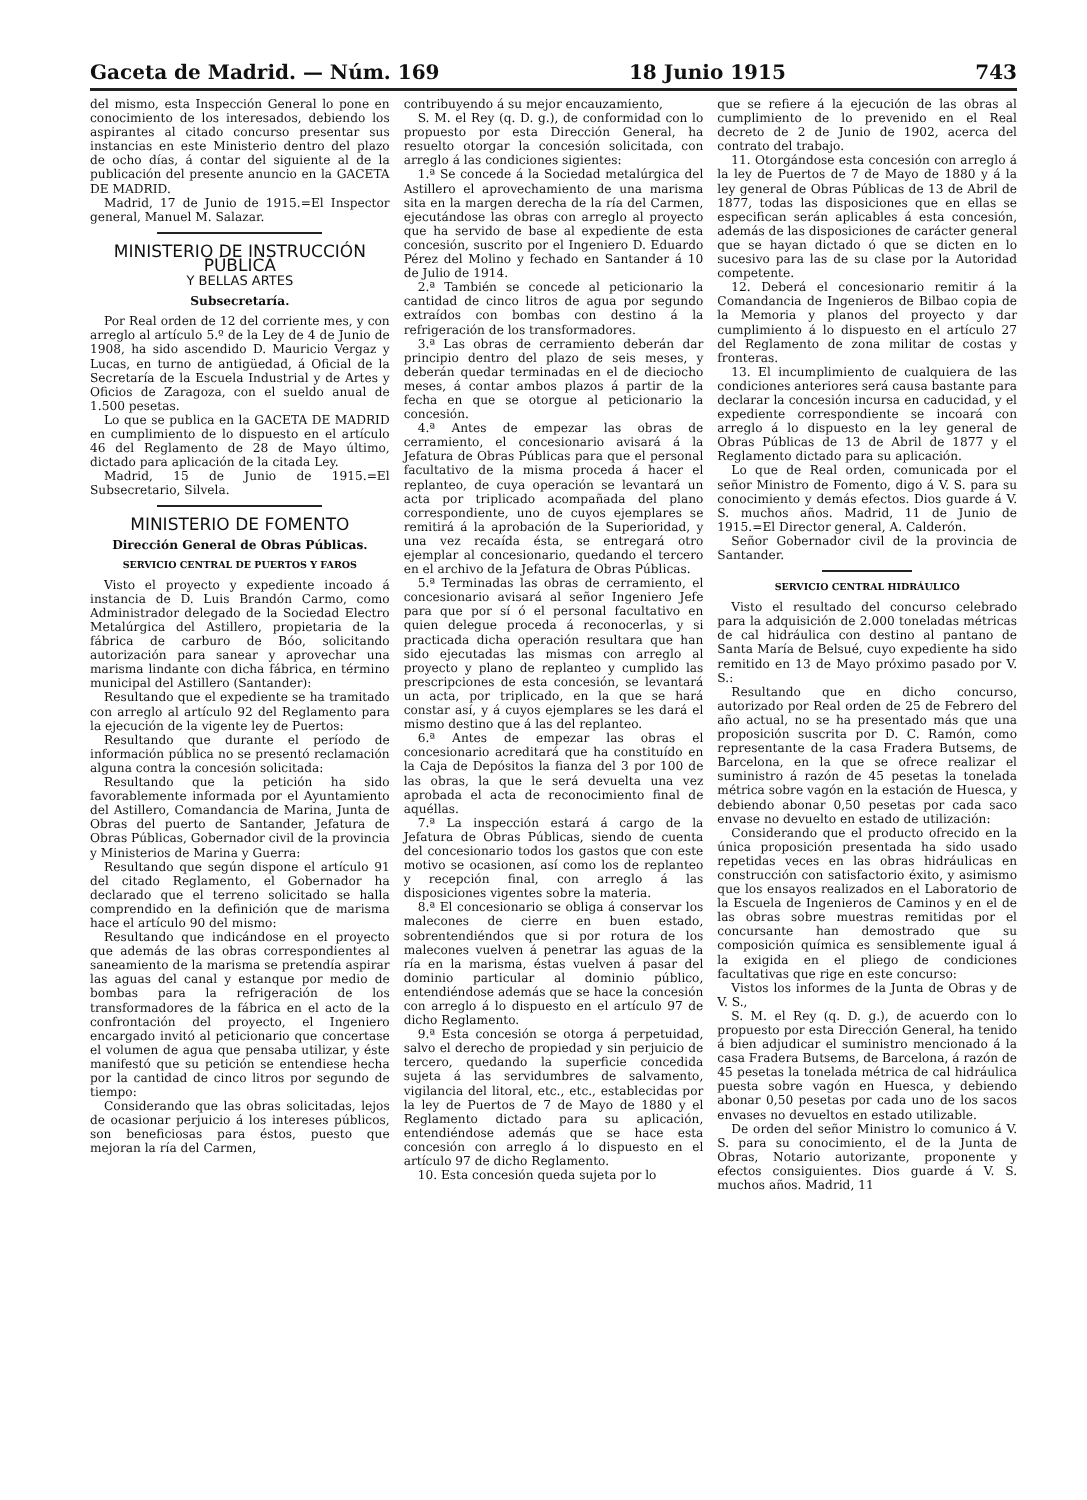Gaceta de Madrid. — Núm. 169 18 Junio 1915 743
del mismo, esta Inspección General lo pone en conocimiento de los interesados, debiendo los aspirantes al citado concurso presentar sus instancias en este Ministerio dentro del plazo de ocho días, á contar del siguiente al de la publicación del presente anuncio en la GACETA DE MADRID.
Madrid, 17 de Junio de 1915.=El Inspector general, Manuel M. Salazar.
MINISTERIO DE INSTRUCCIÓN PÚBLICA
Y BELLAS ARTES
Subsecretaría.
Por Real orden de 12 del corriente mes, y con arreglo al artículo 5.º de la Ley de 4 de Junio de 1908, ha sido ascendido D. Mauricio Vergaz y Lucas, en turno de antigüedad, á Oficial de la Secretaría de la Escuela Industrial y de Artes y Oficios de Zaragoza, con el sueldo anual de 1.500 pesetas.
Lo que se publica en la GACETA DE MADRID en cumplimiento de lo dispuesto en el artículo 46 del Reglamento de 28 de Mayo último, dictado para aplicación de la citada Ley.
Madrid, 15 de Junio de 1915.=El Subsecretario, Silvela.
MINISTERIO DE FOMENTO
Dirección General de Obras Públicas.
SERVICIO CENTRAL DE PUERTOS Y FAROS
Visto el proyecto y expediente incoado á instancia de D. Luis Brandón Carmo, como Administrador delegado de la Sociedad Electro Metalúrgica del Astillero, propietaria de la fábrica de carburo de Bóo, solicitando autorización para sanear y aprovechar una marisma lindante con dicha fábrica, en término municipal del Astillero (Santander):
Resultando que el expediente se ha tramitado con arreglo al artículo 92 del Reglamento para la ejecución de la vigente ley de Puertos:
Resultando que durante el período de información pública no se presentó reclamación alguna contra la concesión solicitada:
Resultando que la petición ha sido favorablemente informada por el Ayuntamiento del Astillero, Comandancia de Marina, Junta de Obras del puerto de Santander, Jefatura de Obras Públicas, Gobernador civil de la provincia y Ministerios de Marina y Guerra:
Resultando que según dispone el artículo 91 del citado Reglamento, el Gobernador ha declarado que el terreno solicitado se halla comprendido en la definición que de marisma hace el artículo 90 del mismo:
Resultando que indicándose en el proyecto que además de las obras correspondientes al saneamiento de la marisma se pretendía aspirar las aguas del canal y estanque por medio de bombas para la refrigeración de los transformadores de la fábrica en el acto de la confrontación del proyecto, el Ingeniero encargado invitó al peticionario que concertase el volumen de agua que pensaba utilizar, y éste manifestó que su petición se entendiese hecha por la cantidad de cinco litros por segundo de tiempo:
Considerando que las obras solicitadas, lejos de ocasionar perjuicio á los intereses públicos, son beneficiosas para éstos, puesto que mejoran la ría del Carmen,
contribuyendo á su mejor encauzamiento,
S. M. el Rey (q. D. g.), de conformidad con lo propuesto por esta Dirección General, ha resuelto otorgar la concesión solicitada, con arreglo á las condiciones sigientes:
1.ª Se concede á la Sociedad metalúrgica del Astillero el aprovechamiento de una marisma sita en la margen derecha de la ría del Carmen, ejecutándose las obras con arreglo al proyecto que ha servido de base al expediente de esta concesión, suscrito por el Ingeniero D. Eduardo Pérez del Molino y fechado en Santander á 10 de Julio de 1914.
2.ª También se concede al peticionario la cantidad de cinco litros de agua por segundo extraídos con bombas con destino á la refrigeración de los transformadores.
3.ª Las obras de cerramiento deberán dar principio dentro del plazo de seis meses, y deberán quedar terminadas en el de dieciocho meses, á contar ambos plazos á partir de la fecha en que se otorgue al peticionario la concesión.
4.ª Antes de empezar las obras de cerramiento, el concesionario avisará á la Jefatura de Obras Públicas para que el personal facultativo de la misma proceda á hacer el replanteo, de cuya operación se levantará un acta por triplicado acompañada del plano correspondiente, uno de cuyos ejemplares se remitirá á la aprobación de la Superioridad, y una vez recaída ésta, se entregará otro ejemplar al concesionario, quedando el tercero en el archivo de la Jefatura de Obras Públicas.
5.ª Terminadas las obras de cerramiento, el concesionario avisará al señor Ingeniero Jefe para que por sí ó el personal facultativo en quien delegue proceda á reconocerlas, y si practicada dicha operación resultara que han sido ejecutadas las mismas con arreglo al proyecto y plano de replanteo y cumplido las prescripciones de esta concesión, se levantará un acta, por triplicado, en la que se hará constar así, y á cuyos ejemplares se les dará el mismo destino que á las del replanteo.
6.ª Antes de empezar las obras el concesionario acreditará que ha constituído en la Caja de Depósitos la fianza del 3 por 100 de las obras, la que le será devuelta una vez aprobada el acta de reconocimiento final de aquéllas.
7.ª La inspección estará á cargo de la Jefatura de Obras Públicas, siendo de cuenta del concesionario todos los gastos que con este motivo se ocasionen, así como los de replanteo y recepción final, con arreglo á las disposiciones vigentes sobre la materia.
8.ª El concesionario se obliga á conservar los malecones de cierre en buen estado, sobrentendiéndos que si por rotura de los malecones vuelven á penetrar las aguas de la ría en la marisma, éstas vuelven á pasar del dominio particular al dominio público, entendiéndose además que se hace la concesión con arreglo á lo dispuesto en el artículo 97 de dicho Reglamento.
9.ª Esta concesión se otorga á perpetuidad, salvo el derecho de propiedad y sin perjuicio de tercero, quedando la superficie concedida sujeta á las servidumbres de salvamento, vigilancia del litoral, etc., etc., establecidas por la ley de Puertos de 7 de Mayo de 1880 y el Reglamento dictado para su aplicación, entendiéndose además que se hace esta concesión con arreglo á lo dispuesto en el artículo 97 de dicho Reglamento.
10. Esta concesión queda sujeta por lo
que se refiere á la ejecución de las obras al cumplimiento de lo prevenido en el Real decreto de 2 de Junio de 1902, acerca del contrato del trabajo.
11. Otorgándose esta concesión con arreglo á la ley de Puertos de 7 de Mayo de 1880 y á la ley general de Obras Públicas de 13 de Abril de 1877, todas las disposiciones que en ellas se especifican serán aplicables á esta concesión, además de las disposiciones de carácter general que se hayan dictado ó que se dicten en lo sucesivo para las de su clase por la Autoridad competente.
12. Deberá el concesionario remitir á la Comandancia de Ingenieros de Bilbao copia de la Memoria y planos del proyecto y dar cumplimiento á lo dispuesto en el artículo 27 del Reglamento de zona militar de costas y fronteras.
13. El incumplimiento de cualquiera de las condiciones anteriores será causa bastante para declarar la concesión incursa en caducidad, y el expediente correspondiente se incoará con arreglo á lo dispuesto en la ley general de Obras Públicas de 13 de Abril de 1877 y el Reglamento dictado para su aplicación.
Lo que de Real orden, comunicada por el señor Ministro de Fomento, digo á V. S. para su conocimiento y demás efectos. Dios guarde á V. S. muchos años. Madrid, 11 de Junio de 1915.=El Director general, A. Calderón.
Señor Gobernador civil de la provincia de Santander.
SERVICIO CENTRAL HIDRÁULICO
Visto el resultado del concurso celebrado para la adquisición de 2.000 toneladas métricas de cal hidráulica con destino al pantano de Santa María de Belsué, cuyo expediente ha sido remitido en 13 de Mayo próximo pasado por V. S.:
Resultando que en dicho concurso, autorizado por Real orden de 25 de Febrero del año actual, no se ha presentado más que una proposición suscrita por D. C. Ramón, como representante de la casa Fradera Butsems, de Barcelona, en la que se ofrece realizar el suministro á razón de 45 pesetas la tonelada métrica sobre vagón en la estación de Huesca, y debiendo abonar 0,50 pesetas por cada saco envase no devuelto en estado de utilización:
Considerando que el producto ofrecido en la única proposición presentada ha sido usado repetidas veces en las obras hidráulicas en construcción con satisfactorio éxito, y asimismo que los ensayos realizados en el Laboratorio de la Escuela de Ingenieros de Caminos y en el de las obras sobre muestras remitidas por el concursante han demostrado que su composición química es sensiblemente igual á la exigida en el pliego de condiciones facultativas que rige en este concurso:
Vistos los informes de la Junta de Obras y de V. S.,
S. M. el Rey (q. D. g.), de acuerdo con lo propuesto por esta Dirección General, ha tenido á bien adjudicar el suministro mencionado á la casa Fradera Butsems, de Barcelona, á razón de 45 pesetas la tonelada métrica de cal hidráulica puesta sobre vagón en Huesca, y debiendo abonar 0,50 pesetas por cada uno de los sacos envases no devueltos en estado utilizable.
De orden del señor Ministro lo comunico á V. S. para su conocimiento, el de la Junta de Obras, Notario autorizante, proponente y efectos consiguientes. Dios guarde á V. S. muchos años. Madrid, 11